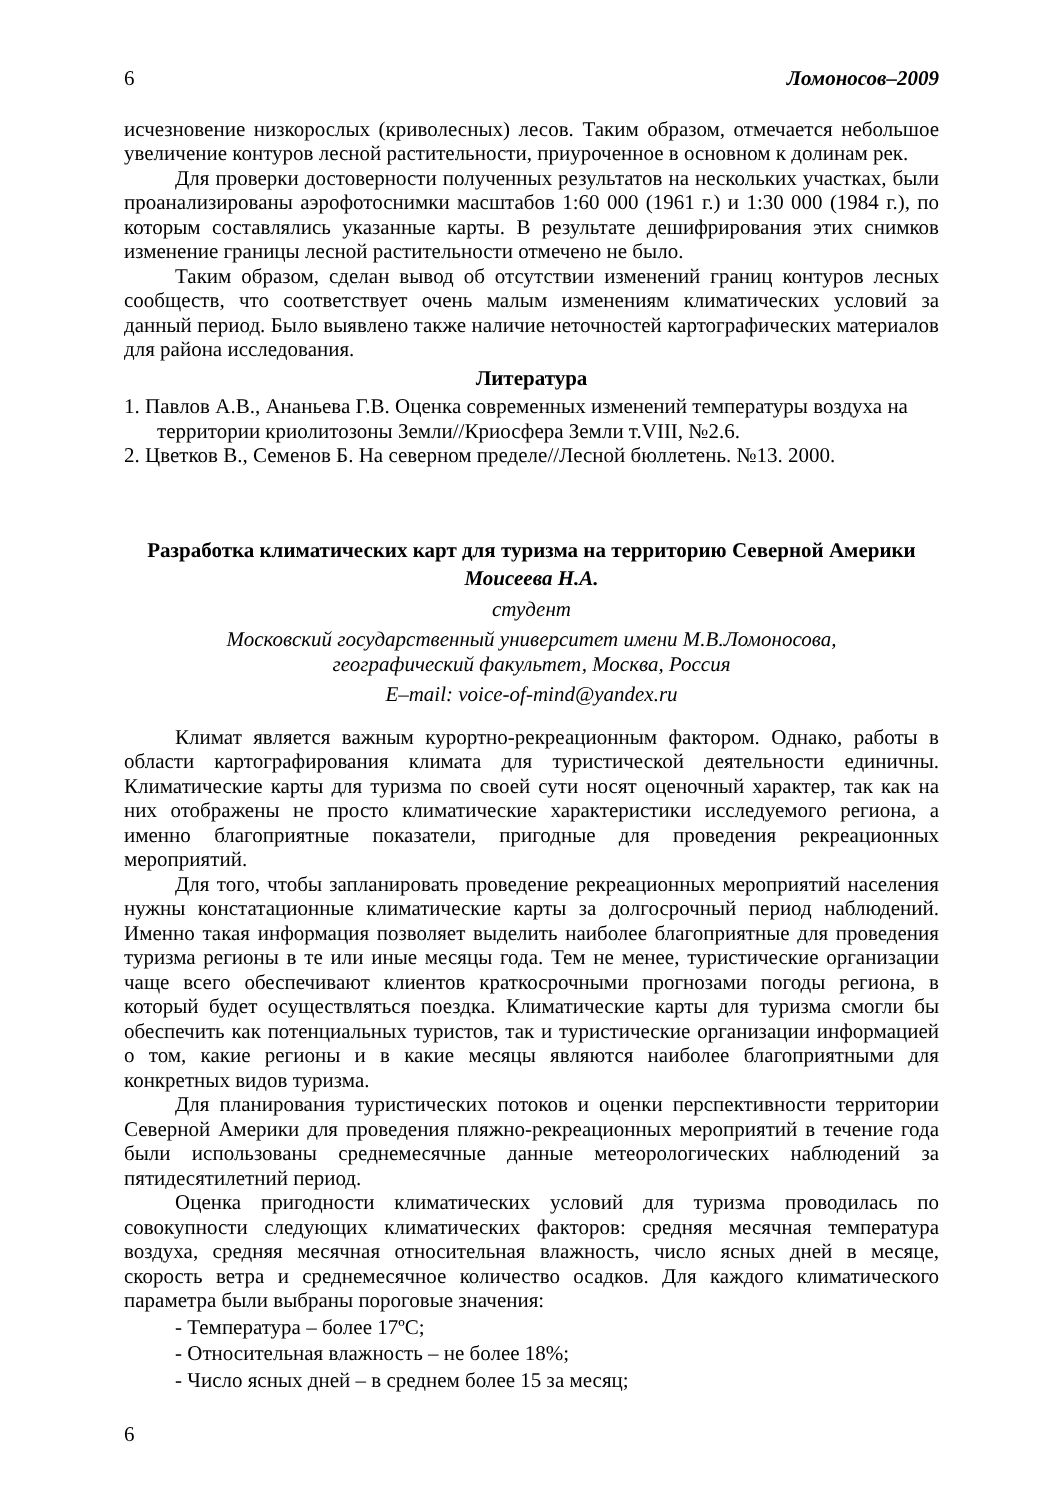6 Ломоносов–2009
исчезновение низкорослых (криволесных) лесов. Таким образом, отмечается небольшое увеличение контуров лесной растительности, приуроченное в основном к долинам рек.
Для проверки достоверности полученных результатов на нескольких участках, были проанализированы аэрофотоснимки масштабов 1:60 000 (1961 г.) и 1:30 000 (1984 г.), по которым составлялись указанные карты. В результате дешифрирования этих снимков изменение границы лесной растительности отмечено не было.
Таким образом, сделан вывод об отсутствии изменений границ контуров лесных сообществ, что соответствует очень малым изменениям климатических условий за данный период. Было выявлено также наличие неточностей картографических материалов для района исследования.
Литература
1. Павлов А.В., Ананьева Г.В. Оценка современных изменений температуры воздуха на территории криолитозоны Земли//Криосфера Земли т.VIII, №2.6.
2. Цветков В., Семенов Б. На северном пределе//Лесной бюллетень. №13. 2000.
Разработка климатических карт для туризма на территорию Северной Америки
Моисеева Н.А.
студент
Московский государственный университет имени М.В.Ломоносова,
географический факультет, Москва, Россия
E–mail: voice-of-mind@yandex.ru
Климат является важным курортно-рекреационным фактором. Однако, работы в области картографирования климата для туристической деятельности единичны. Климатические карты для туризма по своей сути носят оценочный характер, так как на них отображены не просто климатические характеристики исследуемого региона, а именно благоприятные показатели, пригодные для проведения рекреационных мероприятий.
Для того, чтобы запланировать проведение рекреационных мероприятий населения нужны констатационные климатические карты за долгосрочный период наблюдений. Именно такая информация позволяет выделить наиболее благоприятные для проведения туризма регионы в те или иные месяцы года. Тем не менее, туристические организации чаще всего обеспечивают клиентов краткосрочными прогнозами погоды региона, в который будет осуществляться поездка. Климатические карты для туризма смогли бы обеспечить как потенциальных туристов, так и туристические организации информацией о том, какие регионы и в какие месяцы являются наиболее благоприятными для конкретных видов туризма.
Для планирования туристических потоков и оценки перспективности территории Северной Америки для проведения пляжно-рекреационных мероприятий в течение года были использованы среднемесячные данные метеорологических наблюдений за пятидесятилетний период.
Оценка пригодности климатических условий для туризма проводилась по совокупности следующих климатических факторов: средняя месячная температура воздуха, средняя месячная относительная влажность, число ясных дней в месяце, скорость ветра и среднемесячное количество осадков. Для каждого климатического параметра были выбраны пороговые значения:
- Температура – более 17ºС;
- Относительная влажность – не более 18%;
- Число ясных дней – в среднем более 15 за месяц;
6